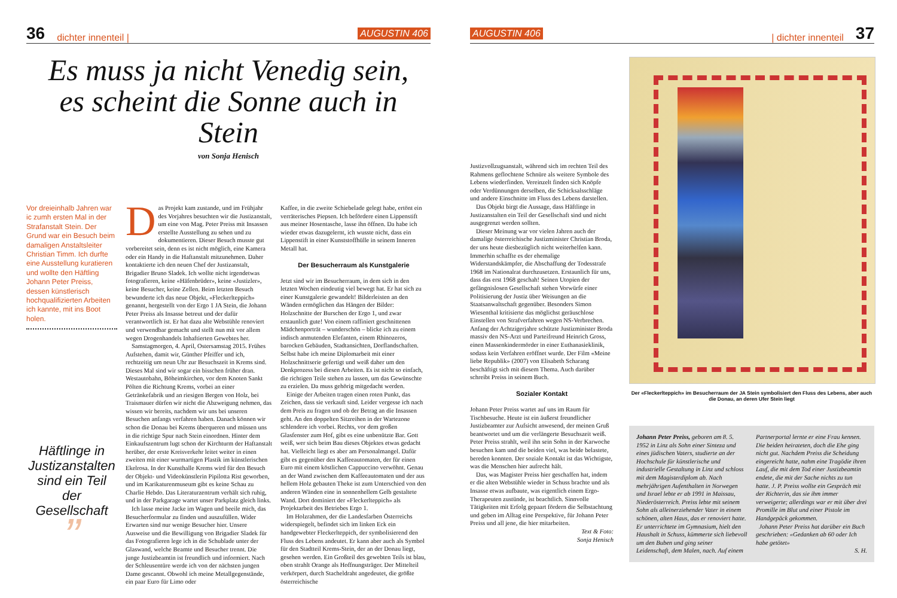36 dichter innenteil | AUGUSTIN 406
Es muss ja nicht Venedig sein,
es scheint die Sonne auch in Stein
von Sonja Henisch
Vor dreieinhalb Jahren war ic zumh ersten Mal in der Strafanstalt Stein. Der Grund war ein Besuch beim damaligen Anstaltsleiter Christian Timm. Ich durfte eine Ausstellung kuratieren und wollte den Häftling Johann Peter Preiss, dessen künstlerisch hochqualifizierten Arbeiten ich kannte, mit ins Boot holen.
Häftlinge in Justizanstalten sind ein Teil der Gesellschaft
”
Das Projekt kam zustande, und im Frühjahr des Vorjahres besuchten wir die Justizanstalt, um eine von Mag. Peter Preiss mit Insassen erstellte Ausstellung zu sehen und zu dokumentieren. Dieser Besuch musste gut vorbereitet sein, denn es ist nicht möglich, eine Kamera oder ein Handy in die Haftanstalt mitzunehmen. Daher kontaktierte ich den neuen Chef der Justizanstalt, Brigadier Bruno Sladek. Ich wollte nicht irgendetwas fotografieren, keine «Häfenbrüder», keine «Justizler», keine Besucher, keine Zellen. Beim letzten Besuch bewunderte ich das neue Objekt, «Fleckerlteppich» genannt, hergestellt von der Ergo 1 JA Stein, die Johann Peter Preiss als Insasse betreut und der dafür verantwortlich ist. Er hat dazu alte Webstühle renoviert und verwendbar gemacht und stellt nun mit vor allem wegen Drogenhandels Inhaftierten Gewebtes her.
Samstagmorgen, 4. April, Ostersamstag 2015. Frühes Aufstehen, damit wir, Günther Pfeiffer und ich, rechtzeitig um neun Uhr zur Besuchszeit in Krems sind. Dieses Mal sind wir sogar ein bisschen früher dran. Westautobahn, Böheimkirchen, vor dem Knoten Sankt Pölten die Richtung Krems, vorbei an einer Getränkefabrik und an riesigen Bergen von Holz, bei Traismauer dürfen wir nicht die Abzweigung nehmen, das wissen wir bereits, nachdem wir uns bei unseren Besuchen anfangs verfahren haben. Danach können wir schon die Donau bei Krems überqueren und müssen uns in die richtige Spur nach Stein einordnen. Hinter dem Einkaufszentrum lugt schon der Kirchturm der Haftanstalt herüber, der erste Kreisverkehr leitet weiter in einen zweiten mit einer wurmartigen Plastik im künstlerischen Ekelrosa. In der Kunsthalle Krems wird für den Besuch der Objekt- und Videokünstlerin Pipilotta Rist geworben, und im Karikaturenmuseum gibt es keine Schau zu Charlie Hebdo. Das Literaturzentrum verhält sich ruhig, und in der Parkgarage wartet unser Parkplatz gleich links.
Ich lasse meine Jacke im Wagen und beeile mich, das Besucherformular zu finden und auszufüllen. Wider Erwarten sind nur wenige Besucher hier. Unsere Ausweise und die Bewilligung von Brigadier Sladek für das Fotografieren lege ich in die Schublade unter der Glaswand, welche Beamte und Besucher trennt. Die junge Justizbeamtin ist freundlich und informiert. Nach der Schleusentüre werde ich von der nächsten jungen Dame gescannt. Obwohl ich meine Metallgegenstände, ein paar Euro für Limo oder
Kaffee, in die zweite Schiebelade gelegt habe, ertönt ein verräterisches Piepsen. Ich befördere einen Lippenstift aus meiner Hosentasche, lasse ihn öffnen. Da habe ich wieder etwas dazugelernt, ich wusste nicht, dass ein Lippenstift in einer Kunststoffhülle in seinem Inneren Metall hat.
Der Besucherraum als Kunstgalerie
Jetzt sind wir im Besucherraum, in dem sich in den letzten Wochen eindeutig viel bewegt hat. Er hat sich zu einer Kunstgalerie gewandelt! Bilderleisten an den Wänden ermöglichen das Hängen der Bilder: Holzschnitte der Burschen der Ergo 1, und zwar erstaunlich gute! Von einem raffiniert geschnittenen Mädchenporträt – wunderschön – blicke ich zu einem indisch anmutenden Elefanten, einem Rhinozeros, barocken Gebäuden, Stadtansichten, Dorflandschaften. Selbst habe ich meine Diplomarbeit mit einer Holzschnittserie gefertigt und weiß daher um den Denkprozess bei diesen Arbeiten. Es ist nicht so einfach, die richtigen Teile stehen zu lassen, um das Gewünschte zu erzielen. Da muss gehörig mitgedacht werden.
Einige der Arbeiten tragen einen roten Punkt, das Zeichen, dass sie verkauft sind. Leider vergesse ich nach dem Preis zu fragen und ob der Betrag an die Insassen geht. An den doppelten Sitzreihen in der Wartezone schlendere ich vorbei. Rechts, vor dem großen Glasfenster zum Hof, gibt es eine unbenützte Bar. Gott weiß, wer sich beim Bau dieses Objektes etwas gedacht hat. Vielleicht liegt es aber am Personalmangel. Dafür gibt es gegenüber den Kaffeeautomaten, der für einen Euro mit einem köstlichen Cappuccino verwöhnt. Genau an der Wand zwischen dem Kaffeeautomaten und der aus hellem Holz gebauten Theke ist zum Unterschied von den anderen Wänden eine in sonnenhellem Gelb gestaltete Wand. Dort dominiert der «Fleckerlteppich» als Projektarbeit des Betriebes Ergo 1.
Im Holzrahmen, der die Landesfarben Österreichs widerspiegelt, befindet sich im linken Eck ein handgewebter Fleckerlteppich, der symbolisierend den Fluss des Lebens andeutet. Er kann aber auch als Symbol für den Stadtteil Krems-Stein, der an der Donau liegt, gesehen werden. Ein Großteil des gewebten Teils ist blau, oben strahlt Orange als Hoffnungsträger. Der Mittelteil verkörpert, durch Stacheldraht angedeutet, die größte österreichische
AUGUSTIN 406 | dichter innenteil 37
Justizvollzugsanstalt, während sich im rechten Teil des Rahmens geflochtene Schnüre als weitere Symbole des Lebens wiederfinden. Vereinzelt finden sich Knöpfe oder Verdünnungen derselben, die Schicksalsschläge und andere Einschnitte im Fluss des Lebens darstellen.
Das Objekt birgt die Aussage, dass Häftlinge in Justizanstalten ein Teil der Gesellschaft sind und nicht ausgegrenzt werden sollten.
Dieser Meinung war vor vielen Jahren auch der damalige österreichische Justizminister Christian Broda, der uns heute diesbezüglich nicht weiterhelfen kann. Immerhin schaffte es der ehemalige Widerstandskämpfer, die Abschaffung der Todesstrafe 1968 im Nationalrat durchzusetzen. Erstaunlich für uns, dass das erst 1968 geschah! Seinen Utopien der gefängnislosen Gesellschaft stehen Vorwürfe einer Politisierung der Justiz über Weisungen an die Staatsanwaltschaft gegenüber. Besonders Simon Wiesenthal kritisierte das möglichst geräuschlose Einstellen von Strafverfahren wegen NS-Verbrechen. Anfang der Achtzigerjahre schützte Justizminister Broda massiv den NS-Arzt und Parteifreund Heinrich Gross, einen Massenkindermörder in einer Euthanasieklinik, sodass kein Verfahren eröffnet wurde. Der Film «Meine liebe Republik» (2007) von Elisabeth Scharang beschäftigt sich mit diesem Thema. Auch darüber schreibt Preiss in seinem Buch.
Sozialer Kontakt
Johann Peter Preiss wartet auf uns im Raum für Tischbesuche. Heute ist ein äußerst freundlicher Justizbeamter zur Aufsicht anwesend, der meinen Gruß beantwortet und um die verlängerte Besuchszeit weiß. Peter Preiss strahlt, weil ihn sein Sohn in der Karwoche besuchen kam und die beiden viel, was beide belastete, bereden konnten. Der soziale Kontakt ist das Wichtigste, was die Menschen hier aufrecht hält.
Das, was Magister Preiss hier geschaffen hat, indem er die alten Webstühle wieder in Schuss brachte und als Insasse etwas aufbaute, was eigentlich einem Ergo-Therapeuten zustünde, ist beachtlich. Sinnvolle Tätigkeiten mit Erfolg gepaart fördern die Selbstachtung und geben im Alltag eine Perspektive, für Johann Peter Preiss und all jene, die hier mitarbeiten.
Text & Foto:
Sonja Henisch
Der «Fleckerlteppich» im Besucherraum der JA Stein symbolisiert den Fluss des Lebens, aber auch die Donau, an deren Ufer Stein liegt
Johann Peter Preiss, geboren am 8. 5. 1952 in Linz als Sohn einer Sinteza und eines jüdischen Vaters, studierte an der Hochschule für künstlerische und industrielle Gestaltung in Linz und schloss mit dem Magisterdiplom ab. Nach mehrjährigen Aufenthalten in Norwegen und Israel lebte er ab 1991 in Maissau, Niederösterreich. Preiss lebte mit seinem Sohn als alleinerziehender Vater in einem schönen, alten Haus, das er renoviert hatte. Er unterrichtete im Gymnasium, hielt den Haushalt in Schuss, kümmerte sich liebevoll um den Buben und ging seiner Leidenschaft, dem Malen, nach. Auf einem Partnerportal lernte er eine Frau kennen. Die beiden heirateten, doch die Ehe ging nicht gut. Nachdem Preiss die Scheidung eingereicht hatte, nahm eine Tragödie ihren Lauf, die mit dem Tod einer Justizbeamtin endete, die mit der Sache nichts zu tun hatte. J. P. Preiss wollte ein Gespräch mit der Richterin, das sie ihm immer verweigerte; allerdings war er mit über drei Promille im Blut und einer Pistole im Handgepäck gekommen.
Johann Peter Preiss hat darüber ein Buch geschrieben: «Gedanken ab 60 oder Ich habe getötet»
S. H.